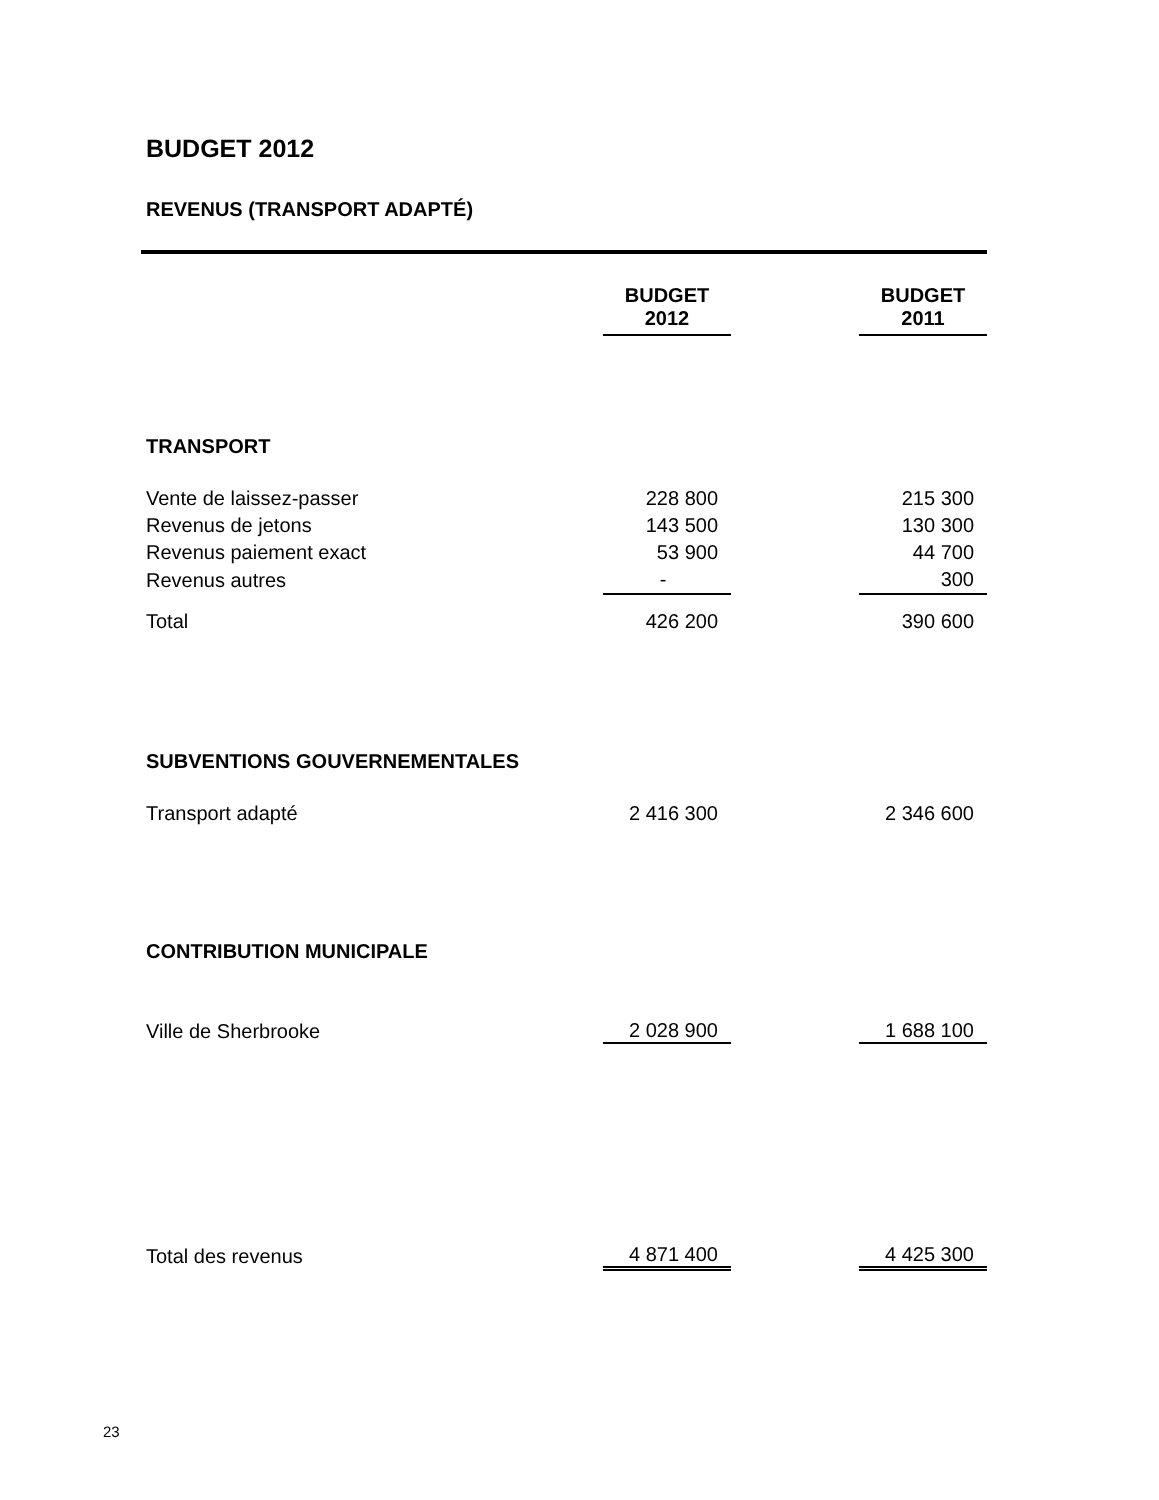BUDGET 2012
REVENUS (TRANSPORT ADAPTÉ)
| | BUDGET 2012 | | BUDGET 2011 |
| --- | --- | --- | --- |
| TRANSPORT | | | |
| Vente de laissez-passer | 228 800 | | 215 300 |
| Revenus de jetons | 143 500 | | 130 300 |
| Revenus paiement exact | 53 900 | | 44 700 |
| Revenus autres | - | | 300 |
| Total | 426 200 | | 390 600 |
| SUBVENTIONS GOUVERNEMENTALES | | | |
| Transport adapté | 2 416 300 | | 2 346 600 |
| CONTRIBUTION MUNICIPALE | | | |
| Ville de Sherbrooke | 2 028 900 | | 1 688 100 |
| Total des revenus | 4 871 400 | | 4 425 300 |
23